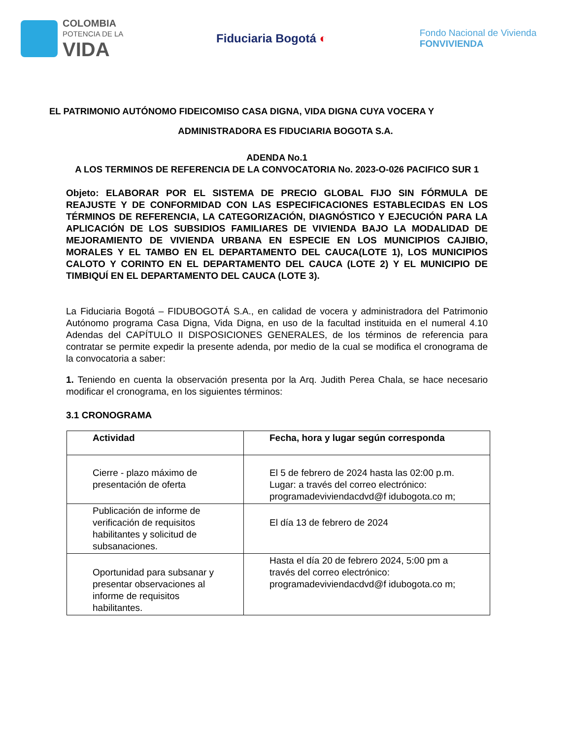COLOMBIA
POTENCIA DE LA
VIDA
Fiduciaria Bogotá ◐
Fondo Nacional de Vivienda
FONVIVIENDA
EL PATRIMONIO AUTÓNOMO FIDEICOMISO CASA DIGNA, VIDA DIGNA CUYA VOCERA Y
ADMINISTRADORA ES FIDUCIARIA BOGOTA S.A.
ADENDA No.1
A LOS TERMINOS DE REFERENCIA DE LA CONVOCATORIA No. 2023-O-026 PACIFICO SUR 1
Objeto: ELABORAR POR EL SISTEMA DE PRECIO GLOBAL FIJO SIN FÓRMULA DE REAJUSTE Y DE CONFORMIDAD CON LAS ESPECIFICACIONES ESTABLECIDAS EN LOS TÉRMINOS DE REFERENCIA, LA CATEGORIZACIÓN, DIAGNÓSTICO Y EJECUCIÓN PARA LA APLICACIÓN DE LOS SUBSIDIOS FAMILIARES DE VIVIENDA BAJO LA MODALIDAD DE MEJORAMIENTO DE VIVIENDA URBANA EN ESPECIE EN LOS MUNICIPIOS CAJIBIO, MORALES Y EL TAMBO EN EL DEPARTAMENTO DEL CAUCA(LOTE 1), LOS MUNICIPIOS CALOTO Y CORINTO EN EL DEPARTAMENTO DEL CAUCA (LOTE 2) Y EL MUNICIPIO DE TIMBIQUÍ EN EL DEPARTAMENTO DEL CAUCA (LOTE 3).
La Fiduciaria Bogotá – FIDUBOGOTÁ S.A., en calidad de vocera y administradora del Patrimonio Autónomo programa Casa Digna, Vida Digna, en uso de la facultad instituida en el numeral 4.10 Adendas del CAPÍTULO II DISPOSICIONES GENERALES, de los términos de referencia para contratar se permite expedir la presente adenda, por medio de la cual se modifica el cronograma de la convocatoria a saber:
1. Teniendo en cuenta la observación presenta por la Arq. Judith Perea Chala, se hace necesario modificar el cronograma, en los siguientes términos:
3.1 CRONOGRAMA
| Actividad | Fecha, hora y lugar según corresponda |
| Cierre - plazo máximo de presentación de oferta | El 5 de febrero de 2024 hasta las 02:00 p.m. Lugar: a través del correo electrónico: programadeviviendacdvd@f idubogota.co m; |
| Publicación de informe de verificación de requisitos habilitantes y solicitud de subsanaciones. | El día 13 de febrero de 2024 |
| Oportunidad para subsanar y presentar observaciones al informe de requisitos habilitantes. | Hasta el día 20 de febrero 2024, 5:00 pm a través del correo electrónico: programadeviviendacdvd@f idubogota.co m; |